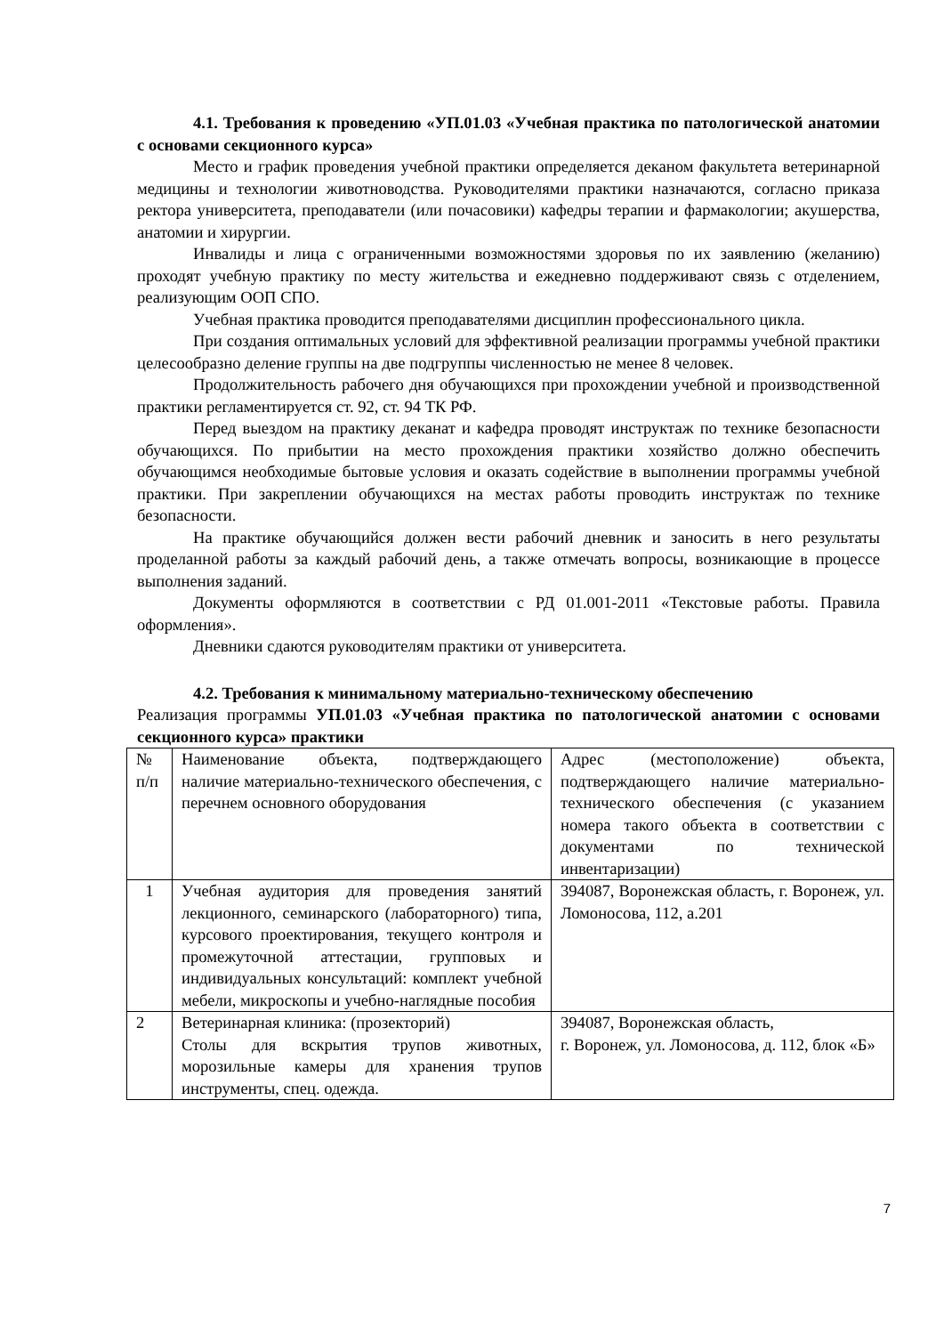4.1. Требования к проведению «УП.01.03 «Учебная практика по патологической анатомии с основами секционного курса»
Место и график проведения учебной практики определяется деканом факультета ветеринарной медицины и технологии животноводства. Руководителями практики назначаются, согласно приказа ректора университета, преподаватели (или почасовики) кафедры терапии и фармакологии; акушерства, анатомии и хирургии.
Инвалиды и лица с ограниченными возможностями здоровья по их заявлению (желанию) проходят учебную практику по месту жительства и ежедневно поддерживают связь с отделением, реализующим ООП СПО.
Учебная практика проводится преподавателями дисциплин профессионального цикла.
При создания оптимальных условий для эффективной реализации программы учебной практики целесообразно деление группы на две подгруппы численностью не менее 8 человек.
Продолжительность рабочего дня обучающихся при прохождении учебной и производственной практики регламентируется ст. 92, ст. 94 ТК РФ.
Перед выездом на практику деканат и кафедра проводят инструктаж по технике безопасности обучающихся. По прибытии на место прохождения практики хозяйство должно обеспечить обучающимся необходимые бытовые условия и оказать содействие в выполнении программы учебной практики. При закреплении обучающихся на местах работы проводить инструктаж по технике безопасности.
На практике обучающийся должен вести рабочий дневник и заносить в него результаты проделанной работы за каждый рабочий день, а также отмечать вопросы, возникающие в процессе выполнения заданий.
Документы оформляются в соответствии с РД 01.001-2011 «Текстовые работы. Правила оформления».
Дневники сдаются руководителям практики от университета.
4.2. Требования к минимальному материально-техническому обеспечению
Реализация программы УП.01.03 «Учебная практика по патологической анатомии с основами секционного курса» практики
| № п/п | Наименование объекта, подтверждающего наличие материально-технического обеспечения, с перечнем основного оборудования | Адрес (местоположение) объекта, подтверждающего наличие материально-технического обеспечения (с указанием номера такого объекта в соответствии с документами по технической инвентаризации) |
| 1 | Учебная аудитория для проведения занятий лекционного, семинарского (лабораторного) типа, курсового проектирования, текущего контроля и промежуточной аттестации, групповых и индивидуальных консультаций: комплект учебной мебели, микроскопы и учебно-наглядные пособия | 394087, Воронежская область, г. Воронеж, ул. Ломоносова, 112, а.201 |
| 2 | Ветеринарная клиника: (прозекторий) Столы для вскрытия трупов животных, морозильные камеры для хранения трупов инструменты, спец. одежда. | 394087, Воронежская область, г. Воронеж, ул. Ломоносова, д. 112, блок «Б» |
7